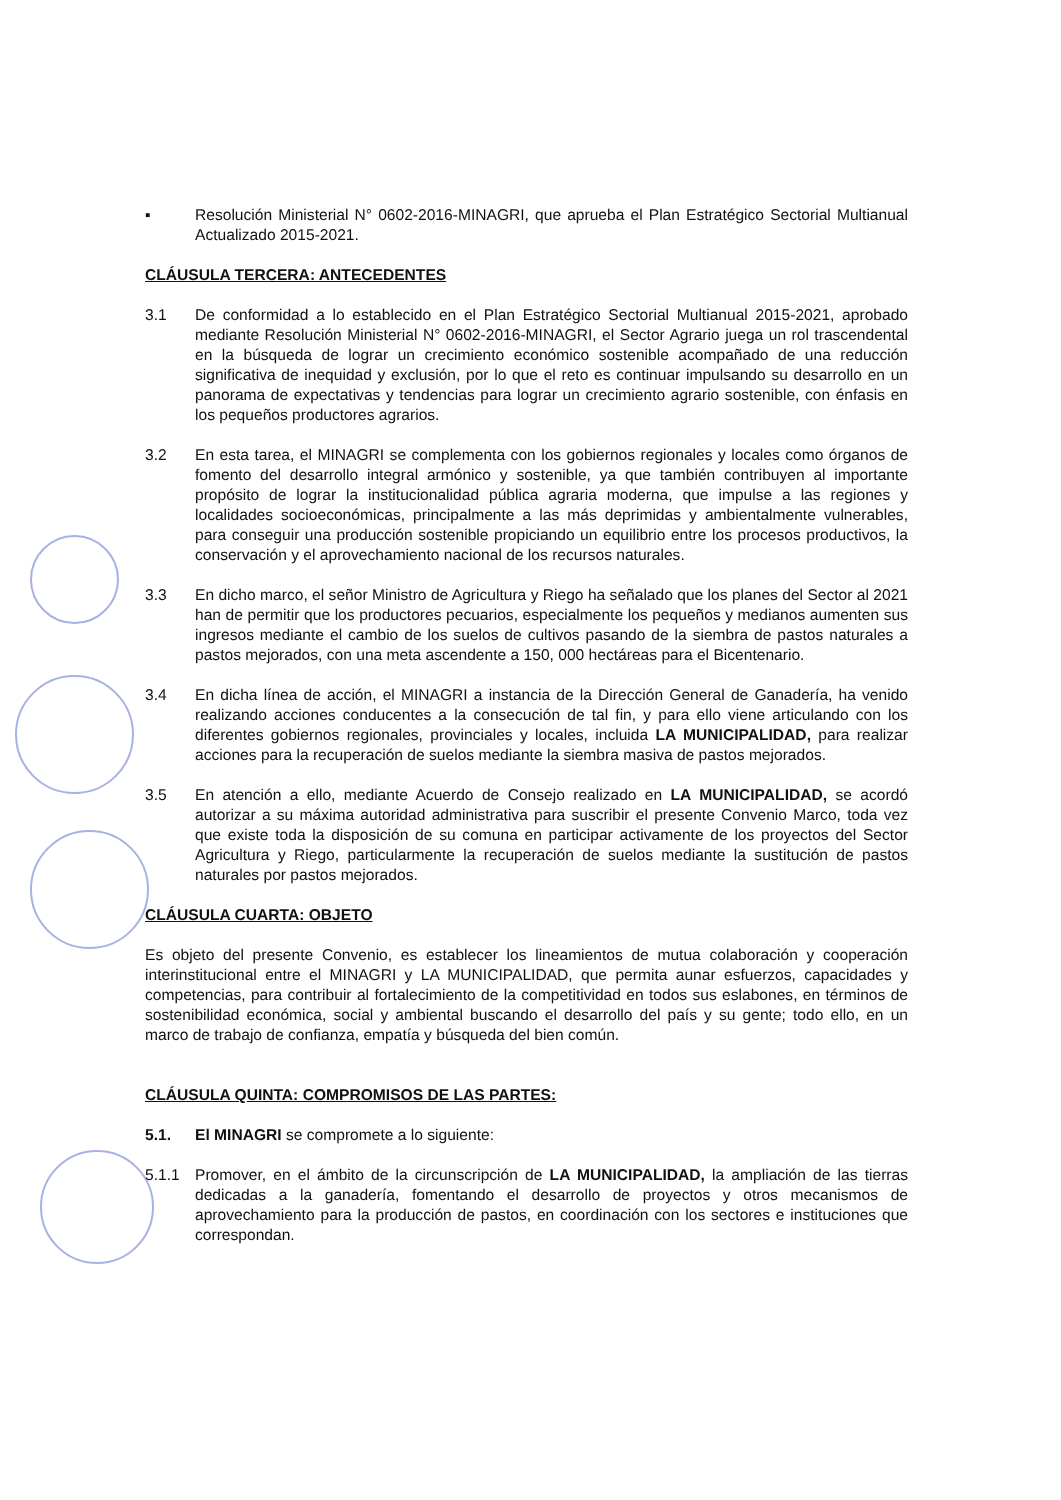▪ Resolución Ministerial N° 0602-2016-MINAGRI, que aprueba el Plan Estratégico Sectorial Multianual Actualizado 2015-2021.
CLÁUSULA TERCERA: ANTECEDENTES
3.1 De conformidad a lo establecido en el Plan Estratégico Sectorial Multianual 2015-2021, aprobado mediante Resolución Ministerial N° 0602-2016-MINAGRI, el Sector Agrario juega un rol trascendental en la búsqueda de lograr un crecimiento económico sostenible acompañado de una reducción significativa de inequidad y exclusión, por lo que el reto es continuar impulsando su desarrollo en un panorama de expectativas y tendencias para lograr un crecimiento agrario sostenible, con énfasis en los pequeños productores agrarios.
3.2 En esta tarea, el MINAGRI se complementa con los gobiernos regionales y locales como órganos de fomento del desarrollo integral armónico y sostenible, ya que también contribuyen al importante propósito de lograr la institucionalidad pública agraria moderna, que impulse a las regiones y localidades socioeconómicas, principalmente a las más deprimidas y ambientalmente vulnerables, para conseguir una producción sostenible propiciando un equilibrio entre los procesos productivos, la conservación y el aprovechamiento nacional de los recursos naturales.
3.3 En dicho marco, el señor Ministro de Agricultura y Riego ha señalado que los planes del Sector al 2021 han de permitir que los productores pecuarios, especialmente los pequeños y medianos aumenten sus ingresos mediante el cambio de los suelos de cultivos pasando de la siembra de pastos naturales a pastos mejorados, con una meta ascendente a 150, 000 hectáreas para el Bicentenario.
3.4 En dicha línea de acción, el MINAGRI a instancia de la Dirección General de Ganadería, ha venido realizando acciones conducentes a la consecución de tal fin, y para ello viene articulando con los diferentes gobiernos regionales, provinciales y locales, incluida LA MUNICIPALIDAD, para realizar acciones para la recuperación de suelos mediante la siembra masiva de pastos mejorados.
3.5 En atención a ello, mediante Acuerdo de Consejo realizado en LA MUNICIPALIDAD, se acordó autorizar a su máxima autoridad administrativa para suscribir el presente Convenio Marco, toda vez que existe toda la disposición de su comuna en participar activamente de los proyectos del Sector Agricultura y Riego, particularmente la recuperación de suelos mediante la sustitución de pastos naturales por pastos mejorados.
CLÁUSULA CUARTA: OBJETO
Es objeto del presente Convenio, es establecer los lineamientos de mutua colaboración y cooperación interinstitucional entre el MINAGRI y LA MUNICIPALIDAD, que permita aunar esfuerzos, capacidades y competencias, para contribuir al fortalecimiento de la competitividad en todos sus eslabones, en términos de sostenibilidad económica, social y ambiental buscando el desarrollo del país y su gente; todo ello, en un marco de trabajo de confianza, empatía y búsqueda del bien común.
CLÁUSULA QUINTA: COMPROMISOS DE LAS PARTES:
5.1. El MINAGRI se compromete a lo siguiente:
5.1.1 Promover, en el ámbito de la circunscripción de LA MUNICIPALIDAD, la ampliación de las tierras dedicadas a la ganadería, fomentando el desarrollo de proyectos y otros mecanismos de aprovechamiento para la producción de pastos, en coordinación con los sectores e instituciones que correspondan.